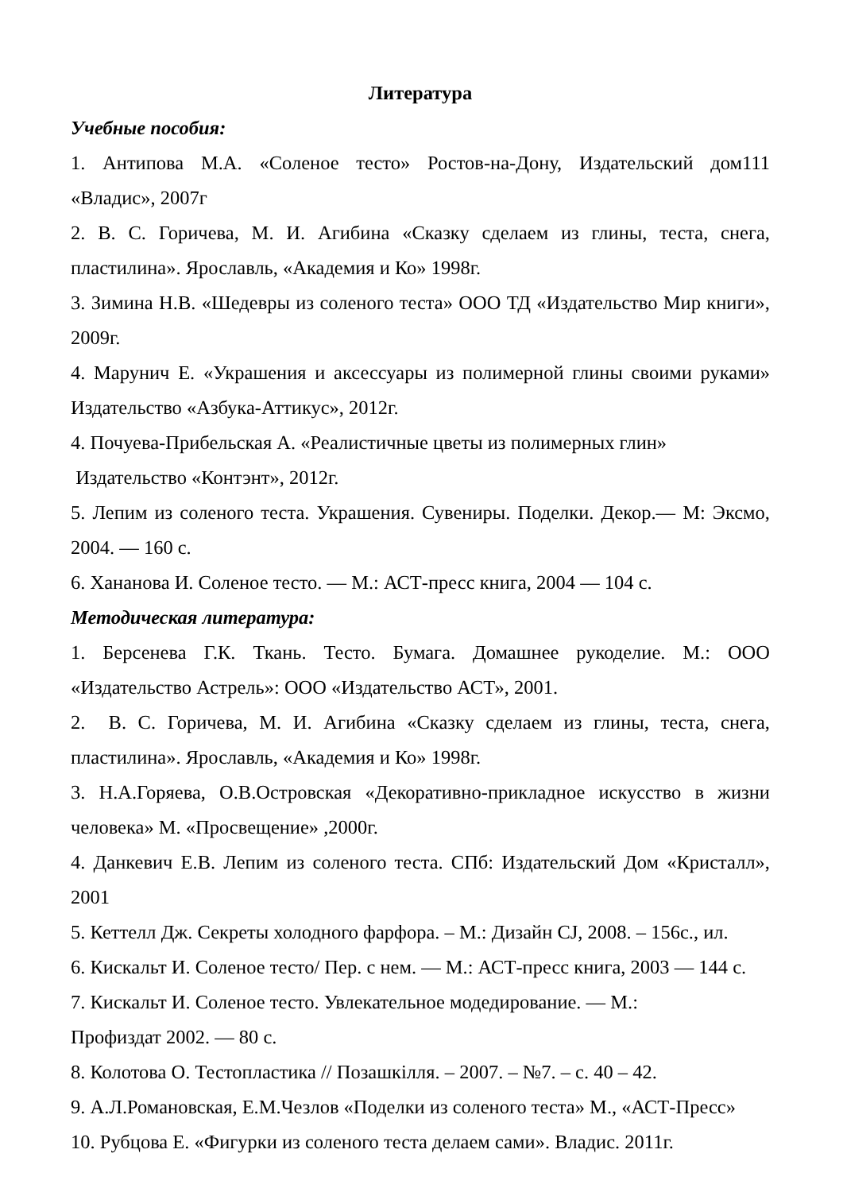Литература
Учебные пособия:
1. Антипова М.А. «Соленое тесто» Ростов-на-Дону, Издательский дом111 «Владис», 2007г
2. В. С. Горичева, М. И. Агибина «Сказку сделаем из глины, теста, снега, пластилина». Ярославль, «Академия и Ко» 1998г.
3. Зимина Н.В. «Шедевры из соленого теста» ООО ТД «Издательство Мир книги», 2009г.
4. Марунич Е. «Украшения и аксессуары из полимерной глины своими руками» Издательство «Азбука-Аттикус», 2012г.
4. Почуева-Прибельская А. «Реалистичные цветы из полимерных глин»
Издательство «Контэнт», 2012г.
5. Лепим из соленого теста. Украшения. Сувениры. Поделки. Декор.— М: Эксмо, 2004. — 160 с.
6. Хананова И. Соленое тесто. — М.: АСТ-пресс книга, 2004 — 104 с.
Методическая литература:
1. Берсенева Г.К. Ткань. Тесто. Бумага. Домашнее рукоделие. М.: ООО «Издательство Астрель»: ООО «Издательство АСТ», 2001.
2. В. С. Горичева, М. И. Агибина «Сказку сделаем из глины, теста, снега, пластилина». Ярославль, «Академия и Ко» 1998г.
3. Н.А.Горяева, О.В.Островская «Декоративно-прикладное искусство в жизни человека» М. «Просвещение» ,2000г.
4. Данкевич Е.В. Лепим из соленого теста. СПб: Издательский Дом «Кристалл», 2001
5. Кеттелл Дж. Секреты холодного фарфора. – М.: Дизайн CJ, 2008. – 156с., ил.
6. Кискальт И. Соленое тесто/ Пер. с нем. — М.: АСТ-пресс книга, 2003 — 144 с.
7. Кискальт И. Соленое тесто. Увлекательное модедирование. — М.:
Профиздат 2002. — 80 с.
8. Колотова О. Тестопластика // Позашкілля. – 2007. – №7. – с. 40 – 42.
9. А.Л.Романовская, Е.М.Чезлов «Поделки из соленого теста» М., «АСТ-Пресс»
10. Рубцова Е. «Фигурки из соленого теста делаем сами». Владис. 2011г.